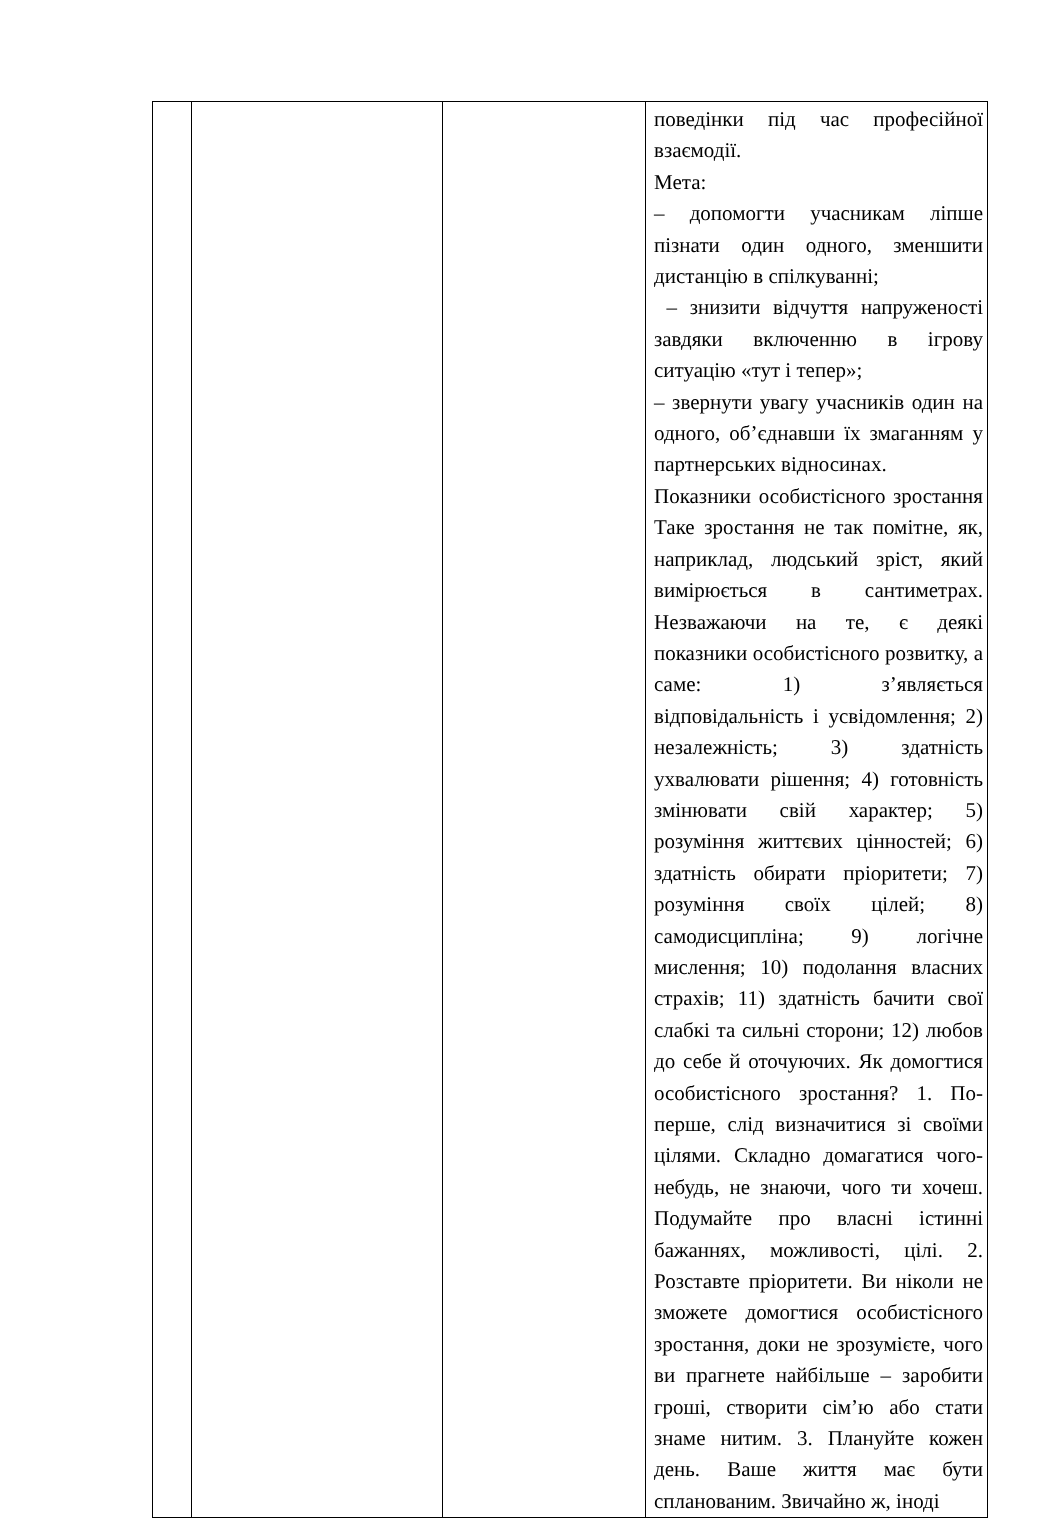| | | | поведінки під час професійної взаємодії. Мета: – допомогти учасникам ліпше пізнати один одного, зменшити дистанцію в спілкуванні; – знизити відчуття напруженості завдяки включенню в ігрову ситуацію «тут і тепер»; – звернути увагу учасників один на одного, об’єднавши їх змаганням у партнерських відносинах. Показники особистісного зростання Таке зростання не так помітне, як, наприклад, людський зріст, який вимірюється в сантиметрах. Незважаючи на те, є деякі показники особистісного розвитку, а саме: 1) з’являється відповідальність і усвідомлення; 2) незалежність; 3) здатність ухвалювати рішення; 4) готовність змінювати свій характер; 5) розуміння життєвих цінностей; 6) здатність обирати пріоритети; 7) розуміння своїх цілей; 8) самодисципліна; 9) логічне мислення; 10) подолання власних страхів; 11) здатність бачити свої слабкі та сильні сторони; 12) любов до себе й оточуючих. Як домогтися особистісного зростання? 1. По-перше, слід визначитися зі своїми цілями. Складно домагатися чого-небудь, не знаючи, чого ти хочеш. Подумайте про власні істинні бажаннях, можливості, цілі. 2. Розставте пріоритети. Ви ніколи не зможете домогтися особистісного зростання, доки не зрозумієте, чого ви прагнете найбільше – заробити гроші, створити сім’ю або стати знаме нитим. 3. Плануйте кожен день. Ваше життя має бути спланованим. Звичайно ж, іноді |